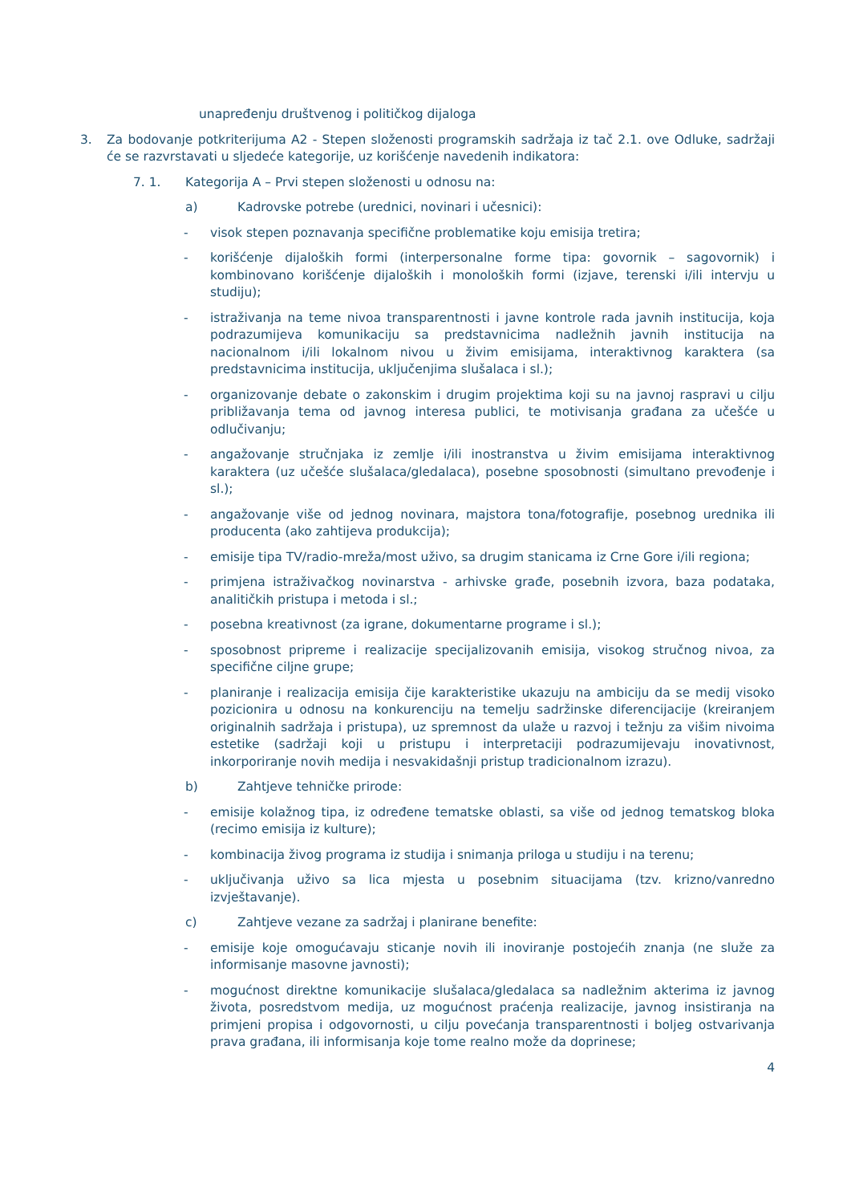unapređenju društvenog i političkog dijaloga
3. Za bodovanje potkriterijuma A2 - Stepen složenosti programskih sadržaja iz tač 2.1. ove Odluke, sadržaji će se razvrstavati u sljedeće kategorije, uz korišćenje navedenih indikatora:
7. 1. Kategorija A – Prvi stepen složenosti u odnosu na:
a) Kadrovske potrebe (urednici, novinari i učesnici):
- visok stepen poznavanja specifične problematike koju emisija tretira;
- korišćenje dijaloških formi (interpersonalne forme tipa: govornik – sagovornik) i kombinovano korišćenje dijaloških i monoloških formi (izjave, terenski i/ili intervju u studiju);
- istraživanja na teme nivoa transparentnosti i javne kontrole rada javnih institucija, koja podrazumijeva komunikaciju sa predstavnicima nadležnih javnih institucija na nacionalnom i/ili lokalnom nivou u živim emisijama, interaktivnog karaktera (sa predstavnicima institucija, uključenjima slušalaca i sl.);
- organizovanje debate o zakonskim i drugim projektima koji su na javnoj raspravi u cilju približavanja tema od javnog interesa publici, te motivisanja građana za učešće u odlučivanju;
- angažovanje stručnjaka iz zemlje i/ili inostranstva u živim emisijama interaktivnog karaktera (uz učešće slušalaca/gledalaca), posebne sposobnosti (simultano prevođenje i sl.);
- angažovanje više od jednog novinara, majstora tona/fotografije, posebnog urednika ili producenta (ako zahtijeva produkcija);
- emisije tipa TV/radio-mreža/most uživo, sa drugim stanicama iz Crne Gore i/ili regiona;
- primjena istraživačkog novinarstva - arhivske građe, posebnih izvora, baza podataka, analitičkih pristupa i metoda i sl.;
- posebna kreativnost (za igrane, dokumentarne programe i sl.);
- sposobnost pripreme i realizacije specijalizovanih emisija, visokog stručnog nivoa, za specifične ciljne grupe;
- planiranje i realizacija emisija čije karakteristike ukazuju na ambiciju da se medij visoko pozicionira u odnosu na konkurenciju na temelju sadržinske diferencijacije (kreiranjem originalnih sadržaja i pristupa), uz spremnost da ulaže u razvoj i težnju za višim nivoima estetike (sadržaji koji u pristupu i interpretaciji podrazumijevaju inovativnost, inkorporiranje novih medija i nesvakidašnji pristup tradicionalnom izrazu).
b) Zahtjeve tehničke prirode:
- emisije kolažnog tipa, iz određene tematske oblasti, sa više od jednog tematskog bloka (recimo emisija iz kulture);
- kombinacija živog programa iz studija i snimanja priloga u studiju i na terenu;
- uključivanja uživo sa lica mjesta u posebnim situacijama (tzv. krizno/vanredno izvještavanje).
c) Zahtjeve vezane za sadržaj i planirane benefite:
- emisije koje omogućavaju sticanje novih ili inoviranje postojećih znanja (ne služe za informisanje masovne javnosti);
- mogućnost direktne komunikacije slušalaca/gledalaca sa nadležnim akterima iz javnog života, posredstvom medija, uz mogućnost praćenja realizacije, javnog insistiranja na primjeni propisa i odgovornosti, u cilju povećanja transparentnosti i boljeg ostvarivanja prava građana, ili informisanja koje tome realno može da doprinese;
4